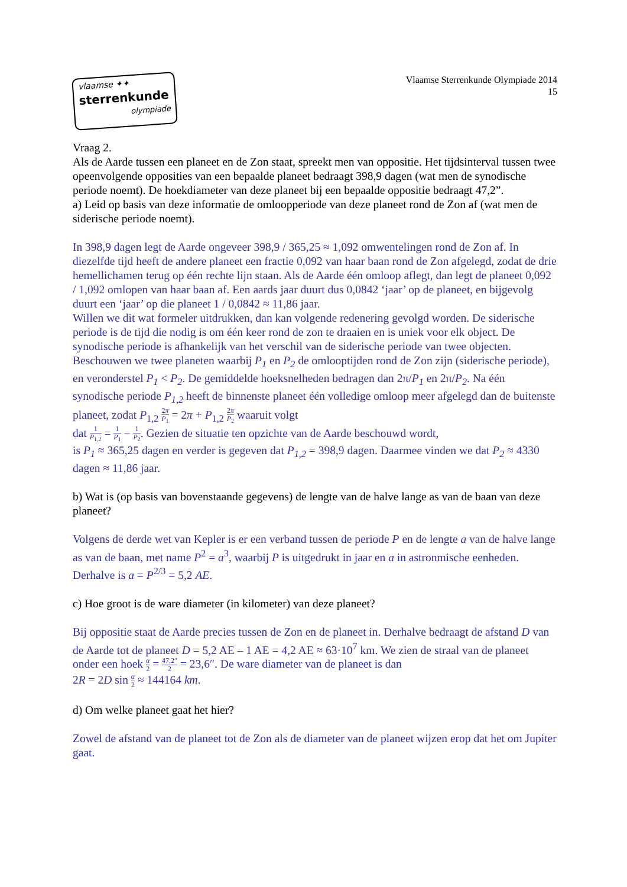vlaamse ✦✦
sterrenkunde
olympiade
Vlaamse Sterrenkunde Olympiade 2014
15
Vraag 2.
Als de Aarde tussen een planeet en de Zon staat, spreekt men van oppositie. Het tijdsinterval tussen twee opeenvolgende opposities van een bepaalde planeet bedraagt 398,9 dagen (wat men de synodische periode noemt). De hoekdiameter van deze planeet bij een bepaalde oppositie bedraagt 47,2”.
a) Leid op basis van deze informatie de omloopperiode van deze planeet rond de Zon af (wat men de siderische periode noemt).
In 398,9 dagen legt de Aarde ongeveer 398,9 / 365,25 ≈ 1,092 omwentelingen rond de Zon af. In diezelfde tijd heeft de andere planeet een fractie 0,092 van haar baan rond de Zon afgelegd, zodat de drie hemellichamen terug op één rechte lijn staan. Als de Aarde één omloop aflegt, dan legt de planeet 0,092 / 1,092 omlopen van haar baan af. Een aards jaar duurt dus 0,0842 ‘jaar’ op de planeet, en bijgevolg duurt een ‘jaar’ op die planeet 1 / 0,0842 ≈ 11,86 jaar.
Willen we dit wat formeler uitdrukken, dan kan volgende redenering gevolgd worden. De siderische periode is de tijd die nodig is om één keer rond de zon te draaien en is uniek voor elk object. De synodische periode is afhankelijk van het verschil van de siderische periode van twee objecten. Beschouwen we twee planeten waarbij P<sub>1</sub> en P<sub>2</sub> de omlooptijden rond de Zon zijn (siderische periode), en veronderstel P<sub>1</sub> < P<sub>2</sub>. De gemiddelde hoeksnelheden bedragen dan 2π/P<sub>1</sub> en 2π/P<sub>2</sub>. Na één synodische periode P<sub>1,2</sub> heeft de binnenste planeet één volledige omloop meer afgelegd dan de buitenste planeet, zodat P<sub>1,2</sub> 2π P<sub>1</sub> = 2π + P<sub>1,2</sub> 2π P<sub>2</sub> waaruit volgt
dat 1 P<sub>1,2</sub> = 1 P<sub>1</sub> − 1 P<sub>2</sub>. Gezien de situatie ten opzichte van de Aarde beschouwd wordt,
is P<sub>1</sub> ≈ 365,25 dagen en verder is gegeven dat P<sub>1,2</sub> = 398,9 dagen. Daarmee vinden we dat P<sub>2</sub> ≈ 4330 dagen ≈ 11,86 jaar.
b) Wat is (op basis van bovenstaande gegevens) de lengte van de halve lange as van de baan van deze planeet?
Volgens de derde wet van Kepler is er een verband tussen de periode P en de lengte a van de halve lange as van de baan, met name P<sup>2</sup> = a<sup>3</sup>, waarbij P is uitgedrukt in jaar en a in astronmische eenheden. Derhalve is a = P<sup>2/3</sup> = 5,2 AE.
c) Hoe groot is de ware diameter (in kilometer) van deze planeet?
Bij oppositie staat de Aarde precies tussen de Zon en de planeet in. Derhalve bedraagt de afstand D van de Aarde tot de planeet D = 5,2 AE – 1 AE = 4,2 AE ≈ 63·10<sup>7</sup> km. We zien de straal van de planeet onder een hoek α 2 = 47,2″ 2 = 23,6″. De ware diameter van de planeet is dan
2R = 2D sin α 2 ≈ 144164 km.
d) Om welke planeet gaat het hier?
Zowel de afstand van de planeet tot de Zon als de diameter van de planeet wijzen erop dat het om Jupiter gaat.